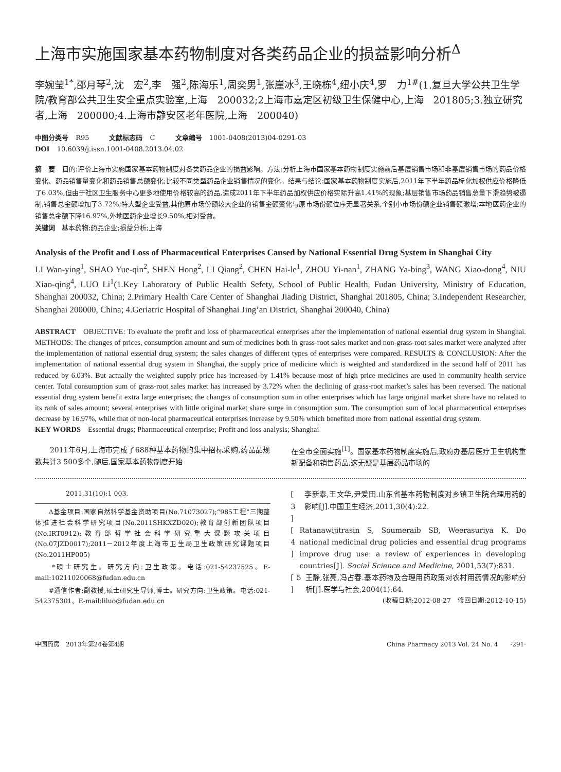上海市实施国家基本药物制度对各类药品企业的损益影响分析<sup>Δ</sup>
李婉莹<sup>1*</sup>,邵月琴<sup>2</sup>,沈　宏<sup>2</sup>,李　强<sup>2</sup>,陈海乐<sup>1</sup>,周奕男<sup>1</sup>,张崖冰<sup>3</sup>,王晓栋<sup>4</sup>,纽小庆<sup>4</sup>,罗　力<sup>1#</sup>(1.复旦大学公共卫生学院/教育部公共卫生安全重点实验室,上海　200032;2上海市嘉定区初级卫生保健中心,上海　201805;3.独立研究者,上海　200000;4.上海市静安区老年医院,上海　200040)
中图分类号 R95　　　文献标志码 C　　　文章编号 1001-0408(2013)04-0291-03
DOI 10.6039/j.issn.1001-0408.2013.04.02
摘　要　目的:评价上海市实施国家基本药物制度对各类药品企业的损益影响。方法:分析上海市国家基本药物制度实施前后基层销售市场和非基层销售市场的药品价格变化、药品销售量变化和药品销售总额变化;比较不同类型药品企业销售情况的变化。结果与结论:国家基本药物制度实施后,2011年下半年药品标化加权供应价格降低了6.03%,但由于社区卫生服务中心更多地使用价格较高的药品,造成2011年下半年药品加权供应价格实际升高1.41%的现象;基层销售市场药品销售总量下滑趋势被遏制,销售总金额增加了3.72%;特大型企业受益,其他原市场份额较大企业的销售金额变化与原市场份额位序无显著关系,个别小市场份额企业销售额激增;本地医药企业的销售总金额下降16.97%,外地医药企业增长9.50%,相对受益。
关键词　基本药物;药品企业;损益分析;上海
Analysis of the Profit and Loss of Pharmaceutical Enterprises Caused by National Essential Drug System in Shanghai City
LI Wan-ying<sup>1</sup>, SHAO Yue-qin<sup>2</sup>, SHEN Hong<sup>2</sup>, LI Qiang<sup>2</sup>, CHEN Hai-le<sup>1</sup>, ZHOU Yi-nan<sup>1</sup>, ZHANG Ya-bing<sup>3</sup>, WANG Xiao-dong<sup>4</sup>, NIU Xiao-qing<sup>4</sup>, LUO Li<sup>1</sup>(1.Key Laboratory of Public Health Sefety, School of Public Health, Fudan University, Ministry of Education, Shanghai 200032, China; 2.Primary Health Care Center of Shanghai Jiading District, Shanghai 201805, China; 3.Independent Researcher, Shanghai 200000, China; 4.Geriatric Hospital of Shanghai Jing’an District, Shanghai 200040, China)
ABSTRACT　OBJECTIVE: To evaluate the profit and loss of pharmaceutical enterprises after the implementation of national essential drug system in Shanghai. METHODS: The changes of prices, consumption amount and sum of medicines both in grass-root sales market and non-grass-root sales market were analyzed after the implementation of national essential drug system; the sales changes of different types of enterprises were compared. RESULTS & CONCLUSION: After the implementation of national essential drug system in Shanghai, the supply price of medicine which is weighted and standardized in the second half of 2011 has reduced by 6.03%. But actually the weighted supply price has increased by 1.41% because most of high price medicines are used in community health service center. Total consumption sum of grass-root sales market has increased by 3.72% when the declining of grass-root market’s sales has been reversed. The national essential drug system benefit extra large enterprises; the changes of consumption sum in other enterprises which has large original market share have no related to its rank of sales amount; several enterprises with little original market share surge in consumption sum. The consumption sum of local pharmaceutical enterprises decrease by 16.97%, while that of non-local pharmaceutical enterprises increase by 9.50% which benefited more from national essential drug system.
KEY WORDS　Essential drugs; Pharmaceutical enterprise; Profit and loss analysis; Shanghai
　　2011年6月,上海市完成了688种基本药物的集中招标采购,药品品规数共计3 500多个,随后,国家基本药物制度开始
在全市全面实施<sup>[1]</sup>。国家基本药物制度实施后,政府办基层医疗卫生机构重新配备和销售药品,这无疑是基层药品市场的
2011,31(10):1 003.
　　Δ基金项目:国家自然科学基金资助项目(No.71073027);“985工程”三期整体推进社会科学研究项目(No.2011SHKXZD020);教育部创新团队项目(No.IRT0912);教育部哲学社会科学研究重大课题攻关项目(No.07JZD0017);2011－2012年度上海市卫生局卫生政策研究课题项目(No.2011HP005)
　　*硕士研究生。研究方向:卫生政策。电话:021-54237525。E-mail:10211020068@fudan.edu.cn
　　#通信作者:副教授,硕士研究生导师,博士。研究方向:卫生政策。电话:021-542375301。E-mail:liluo@fudan.edu.cn
[ 3 ] 李新泰,王文华,尹爱田.山东省基本药物制度对乡镇卫生院合理用药的影响[J].中国卫生经济,2011,30(4):22.
[ 4 ] Ratanawijitrasin S, Soumeraib SB, Weerasuriya K. Do national medicinal drug policies and essential drug programs improve drug use: a review of experiences in developing countries[J]. Social Science and Medicine, 2001,53(7):831.
[ 5 ] 王静,张亮,冯占春.基本药物及合理用药政策对农村用药情况的影响分析[J].医学与社会,2004(1):64.
(收稿日期:2012-08-27　修回日期:2012-10-15)
中国药房　2013年第24卷第4期 China Pharmacy 2013 Vol. 24 No. 4　　·291·